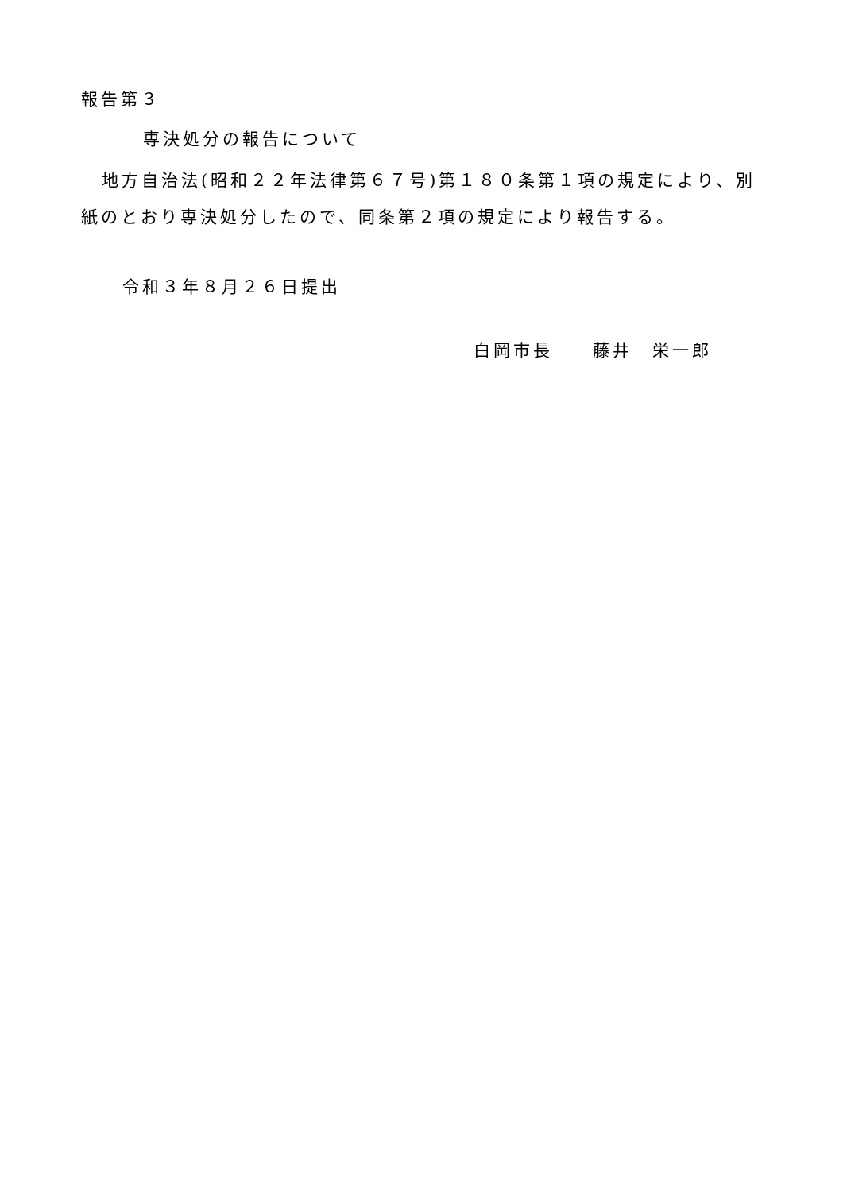報告第３
専決処分の報告について
地方自治法(昭和２２年法律第６７号)第１８０条第１項の規定により、別紙のとおり専決処分したので、同条第２項の規定により報告する。
令和３年８月２６日提出
白岡市長　　藤井　栄一郎